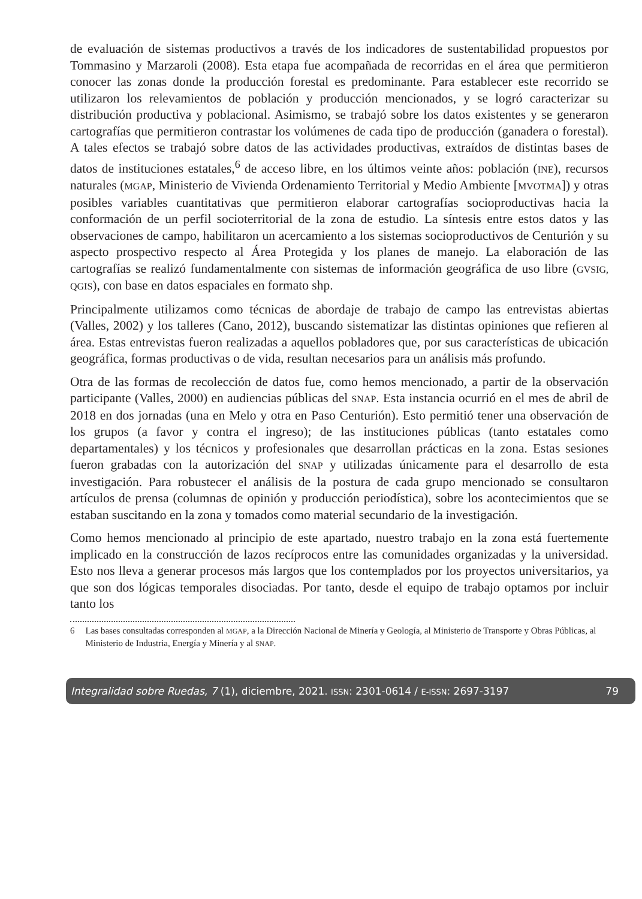de evaluación de sistemas productivos a través de los indicadores de sustentabilidad propuestos por Tommasino y Marzaroli (2008). Esta etapa fue acompañada de recorridas en el área que permitieron conocer las zonas donde la producción forestal es predominante. Para establecer este recorrido se utilizaron los relevamientos de población y producción mencionados, y se logró caracterizar su distribución productiva y poblacional. Asimismo, se trabajó sobre los datos existentes y se generaron cartografías que permitieron contrastar los volúmenes de cada tipo de producción (ganadera o forestal). A tales efectos se trabajó sobre datos de las actividades productivas, extraídos de distintas bases de datos de instituciones estatales,<sup>6</sup> de acceso libre, en los últimos veinte años: población (INE), recursos naturales (MGAP, Ministerio de Vivienda Ordenamiento Territorial y Medio Ambiente [MVOTMA]) y otras posibles variables cuantitativas que permitieron elaborar cartografías socioproductivas hacia la conformación de un perfil socioterritorial de la zona de estudio. La síntesis entre estos datos y las observaciones de campo, habilitaron un acercamiento a los sistemas socioproductivos de Centurión y su aspecto prospectivo respecto al Área Protegida y los planes de manejo. La elaboración de las cartografías se realizó fundamentalmente con sistemas de información geográfica de uso libre (GVSIG, QGIS), con base en datos espaciales en formato shp.
Principalmente utilizamos como técnicas de abordaje de trabajo de campo las entrevistas abiertas (Valles, 2002) y los talleres (Cano, 2012), buscando sistematizar las distintas opiniones que refieren al área. Estas entrevistas fueron realizadas a aquellos pobladores que, por sus características de ubicación geográfica, formas productivas o de vida, resultan necesarios para un análisis más profundo.
Otra de las formas de recolección de datos fue, como hemos mencionado, a partir de la observación participante (Valles, 2000) en audiencias públicas del SNAP. Esta instancia ocurrió en el mes de abril de 2018 en dos jornadas (una en Melo y otra en Paso Centurión). Esto permitió tener una observación de los grupos (a favor y contra el ingreso); de las instituciones públicas (tanto estatales como departamentales) y los técnicos y profesionales que desarrollan prácticas en la zona. Estas sesiones fueron grabadas con la autorización del SNAP y utilizadas únicamente para el desarrollo de esta investigación. Para robustecer el análisis de la postura de cada grupo mencionado se consultaron artículos de prensa (columnas de opinión y producción periodística), sobre los acontecimientos que se estaban suscitando en la zona y tomados como material secundario de la investigación.
Como hemos mencionado al principio de este apartado, nuestro trabajo en la zona está fuertemente implicado en la construcción de lazos recíprocos entre las comunidades organizadas y la universidad. Esto nos lleva a generar procesos más largos que los contemplados por los proyectos universitarios, ya que son dos lógicas temporales disociadas. Por tanto, desde el equipo de trabajo optamos por incluir tanto los
6 Las bases consultadas corresponden al MGAP, a la Dirección Nacional de Minería y Geología, al Ministerio de Transporte y Obras Públicas, al Ministerio de Industria, Energía y Minería y al SNAP.
Integralidad sobre Ruedas, 7 (1), diciembre, 2021. ISSN: 2301-0614 / E-ISSN: 2697-3197 79